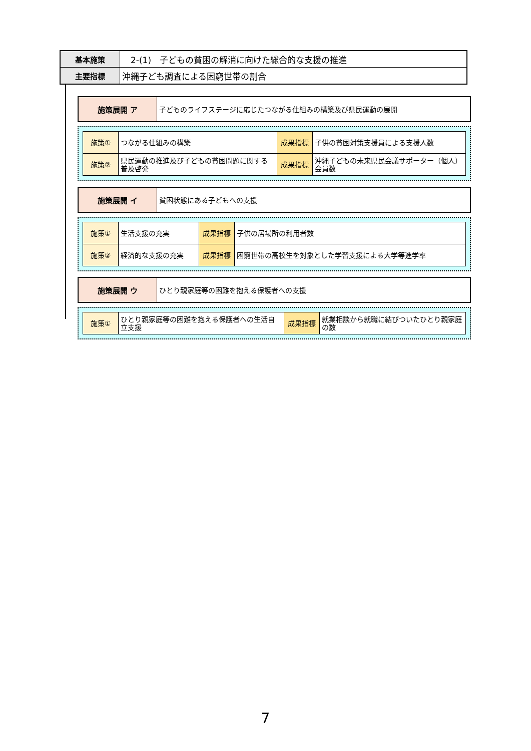| 基本施策 | 2-(1) 子どもの貧困の解消に向けた総合的な支援の推進 |
| 主要指標 | 沖縄子ども調査による困窮世帯の割合 |
| 施策展開 ア | 子どものライフステージに応じたつながる仕組みの構築及び県民運動の展開 |
| 施策① | つながる仕組みの構築 | 成果指標 | 子供の貧困対策支援員による支援人数 |
| 施策② | 県民運動の推進及び子どもの貧困問題に関する普及啓発 | 成果指標 | 沖縄子どもの未来県民会議サポーター（個人）会員数 |
| 施策展開 イ | 貧困状態にある子どもへの支援 |
| 施策① | 生活支援の充実 | 成果指標 | 子供の居場所の利用者数 |
| 施策② | 経済的な支援の充実 | 成果指標 | 困窮世帯の高校生を対象とした学習支援による大学等進学率 |
| 施策展開 ウ | ひとり親家庭等の困難を抱える保護者への支援 |
| 施策① | ひとり親家庭等の困難を抱える保護者への生活自立支援 | 成果指標 | 就業相談から就職に結びついたひとり親家庭の数 |
7